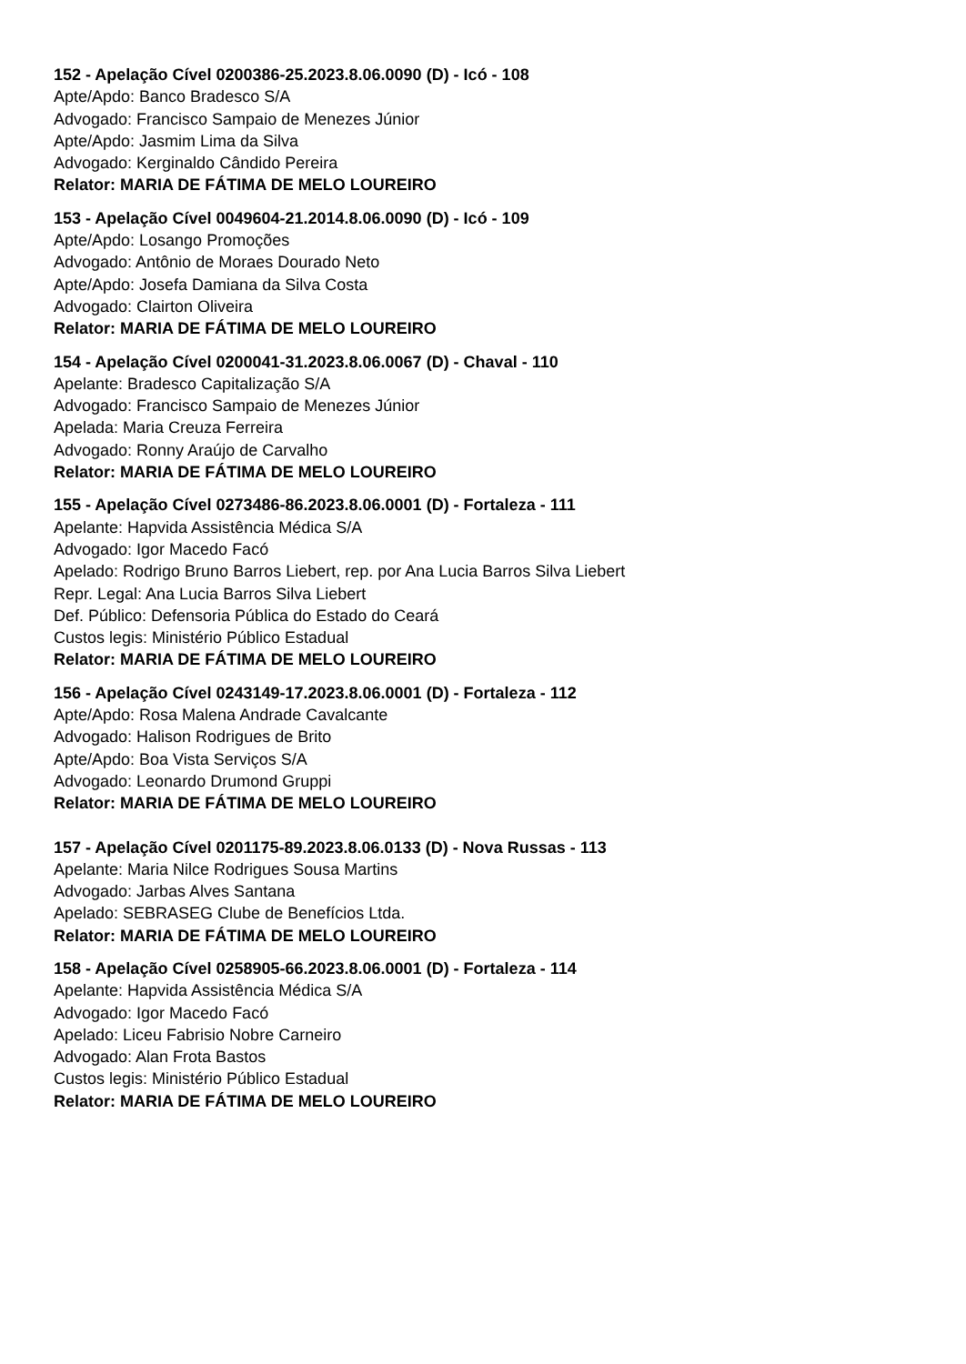152 - Apelação Cível 0200386-25.2023.8.06.0090 (D) - Icó - 108
Apte/Apdo: Banco Bradesco S/A
Advogado: Francisco Sampaio de Menezes Júnior
Apte/Apdo: Jasmim Lima da Silva
Advogado: Kerginaldo Cândido Pereira
Relator: MARIA DE FÁTIMA DE MELO LOUREIRO
153 - Apelação Cível 0049604-21.2014.8.06.0090 (D) - Icó - 109
Apte/Apdo: Losango Promoções
Advogado: Antônio de Moraes Dourado Neto
Apte/Apdo: Josefa Damiana da Silva Costa
Advogado: Clairton Oliveira
Relator: MARIA DE FÁTIMA DE MELO LOUREIRO
154 - Apelação Cível 0200041-31.2023.8.06.0067 (D) - Chaval - 110
Apelante: Bradesco Capitalização S/A
Advogado: Francisco Sampaio de Menezes Júnior
Apelada: Maria Creuza Ferreira
Advogado: Ronny Araújo de Carvalho
Relator: MARIA DE FÁTIMA DE MELO LOUREIRO
155 - Apelação Cível 0273486-86.2023.8.06.0001 (D) - Fortaleza - 111
Apelante: Hapvida Assistência Médica S/A
Advogado: Igor Macedo Facó
Apelado: Rodrigo Bruno Barros Liebert, rep. por Ana Lucia Barros Silva Liebert
Repr. Legal: Ana Lucia Barros Silva Liebert
Def. Público: Defensoria Pública do Estado do Ceará
Custos legis: Ministério Público Estadual
Relator: MARIA DE FÁTIMA DE MELO LOUREIRO
156 - Apelação Cível 0243149-17.2023.8.06.0001 (D) - Fortaleza - 112
Apte/Apdo: Rosa Malena Andrade Cavalcante
Advogado: Halison Rodrigues de Brito
Apte/Apdo: Boa Vista Serviços S/A
Advogado: Leonardo Drumond Gruppi
Relator: MARIA DE FÁTIMA DE MELO LOUREIRO
157 - Apelação Cível 0201175-89.2023.8.06.0133 (D) - Nova Russas - 113
Apelante: Maria Nilce Rodrigues Sousa Martins
Advogado: Jarbas Alves Santana
Apelado: SEBRASEG Clube de Benefícios Ltda.
Relator: MARIA DE FÁTIMA DE MELO LOUREIRO
158 - Apelação Cível 0258905-66.2023.8.06.0001 (D) - Fortaleza - 114
Apelante: Hapvida Assistência Médica S/A
Advogado: Igor Macedo Facó
Apelado: Liceu Fabrisio Nobre Carneiro
Advogado: Alan Frota Bastos
Custos legis: Ministério Público Estadual
Relator: MARIA DE FÁTIMA DE MELO LOUREIRO